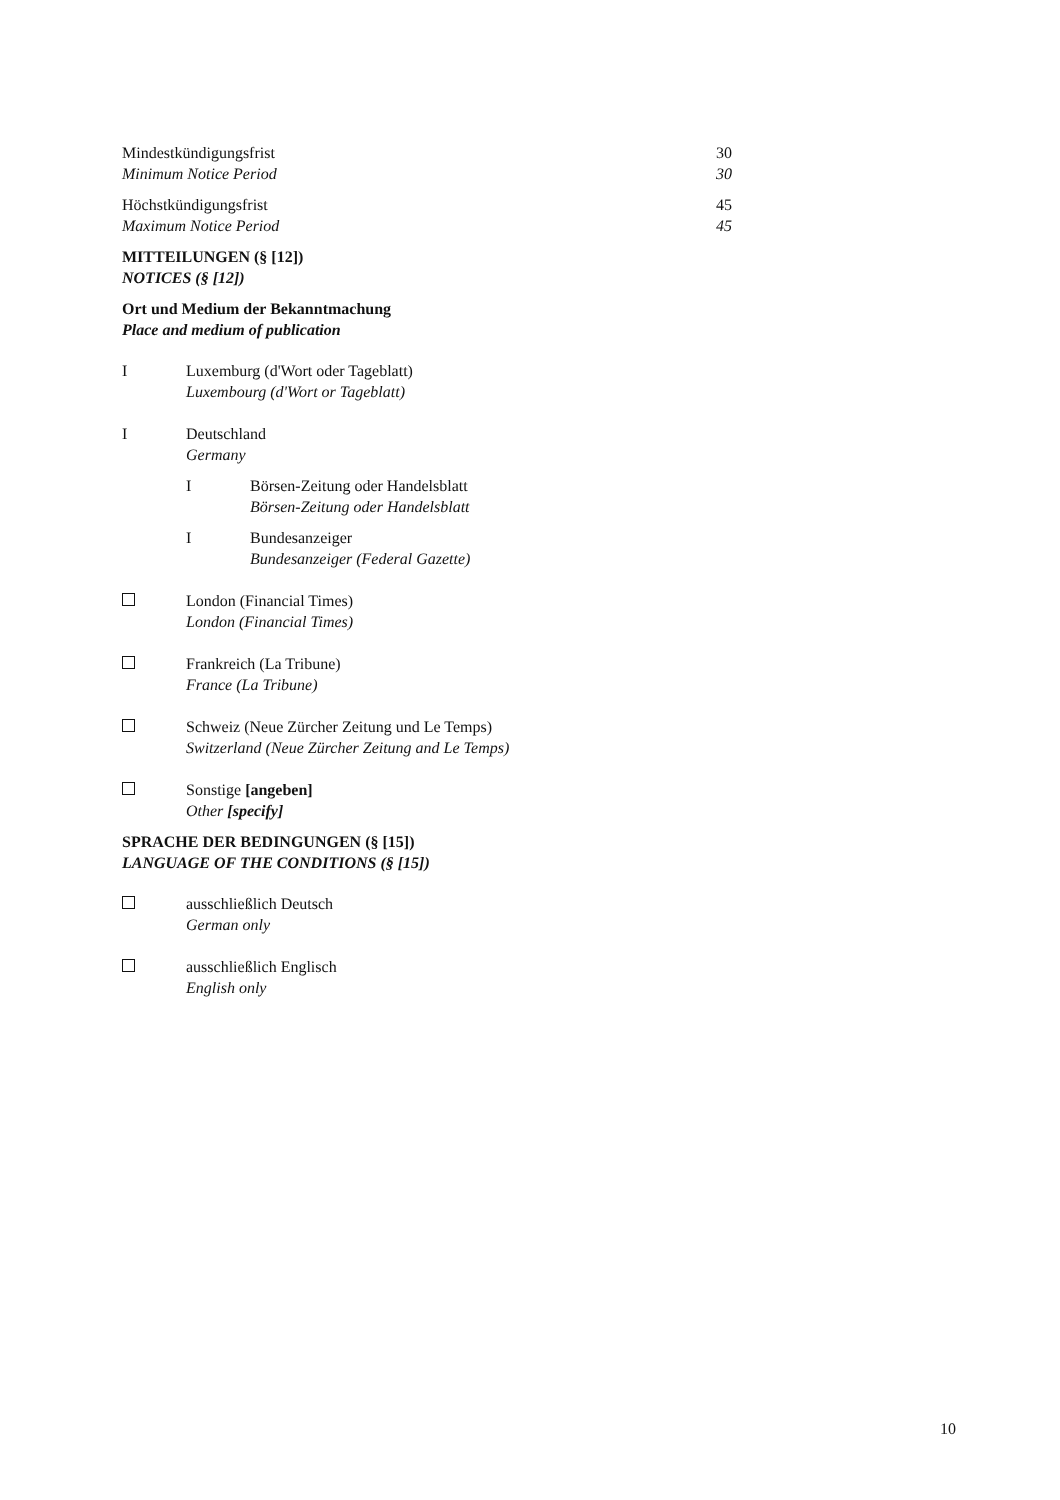Mindestkündigungsfrist
Minimum Notice Period
30
30
Höchstkündigungsfrist
Maximum Notice Period
45
45
MITTEILUNGEN (§ [12])
NOTICES (§ [12])
Ort und Medium der Bekanntmachung
Place and medium of publication
I Luxemburg (d'Wort oder Tageblatt)
Luxembourg (d'Wort or Tageblatt)
I Deutschland
Germany
I Börsen-Zeitung oder Handelsblatt
Börsen-Zeitung oder Handelsblatt
I Bundesanzeiger
Bundesanzeiger (Federal Gazette)
London (Financial Times)
London (Financial Times)
Frankreich (La Tribune)
France (La Tribune)
Schweiz (Neue Zürcher Zeitung und Le Temps)
Switzerland (Neue Zürcher Zeitung and Le Temps)
Sonstige [angeben]
Other [specify]
SPRACHE DER BEDINGUNGEN (§ [15])
LANGUAGE OF THE CONDITIONS (§ [15])
ausschließlich Deutsch
German only
ausschließlich Englisch
English only
10